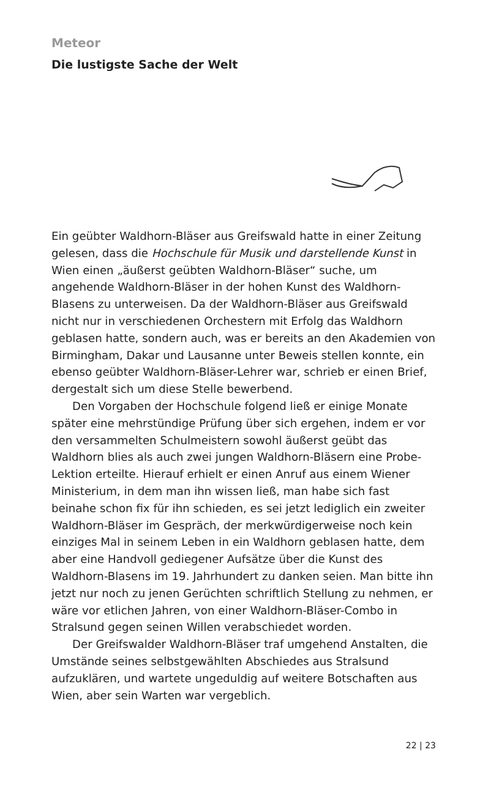Meteor
Die lustigste Sache der Welt
Ein geübter Waldhorn-Bläser aus Greifswald hatte in einer Zeitung gelesen, dass die Hochschule für Musik und darstellende Kunst in Wien einen „äußerst geübten Waldhorn-Bläser“ suche, um angehende Waldhorn-Bläser in der hohen Kunst des Waldhorn-Blasens zu unterweisen. Da der Waldhorn-Bläser aus Greifswald nicht nur in verschiedenen Orchestern mit Erfolg das Waldhorn geblasen hatte, sondern auch, was er bereits an den Akademien von Birmingham, Dakar und Lausanne unter Beweis stellen konnte, ein ebenso geübter Waldhorn-Bläser-Lehrer war, schrieb er einen Brief, dergestalt sich um diese Stelle bewerbend.
Den Vorgaben der Hochschule folgend ließ er einige Monate später eine mehrstündige Prüfung über sich ergehen, indem er vor den versammelten Schulmeistern sowohl äußerst geübt das Waldhorn blies als auch zwei jungen Waldhorn-Bläsern eine Probe-Lektion erteilte. Hierauf erhielt er einen Anruf aus einem Wiener Ministerium, in dem man ihn wissen ließ, man habe sich fast beinahe schon fix für ihn schieden, es sei jetzt lediglich ein zweiter Waldhorn-Bläser im Gespräch, der merkwürdigerweise noch kein einziges Mal in seinem Leben in ein Waldhorn geblasen hatte, dem aber eine Handvoll gediegener Aufsätze über die Kunst des Waldhorn-Blasens im 19. Jahrhundert zu danken seien. Man bitte ihn jetzt nur noch zu jenen Gerüchten schriftlich Stellung zu nehmen, er wäre vor etlichen Jahren, von einer Waldhorn-Bläser-Combo in Stralsund gegen seinen Willen verabschiedet worden.
Der Greifswalder Waldhorn-Bläser traf umgehend Anstalten, die Umstände seines selbstgewählten Abschiedes aus Stralsund aufzuklären, und wartete ungeduldig auf weitere Botschaften aus Wien, aber sein Warten war vergeblich.
22 | 23